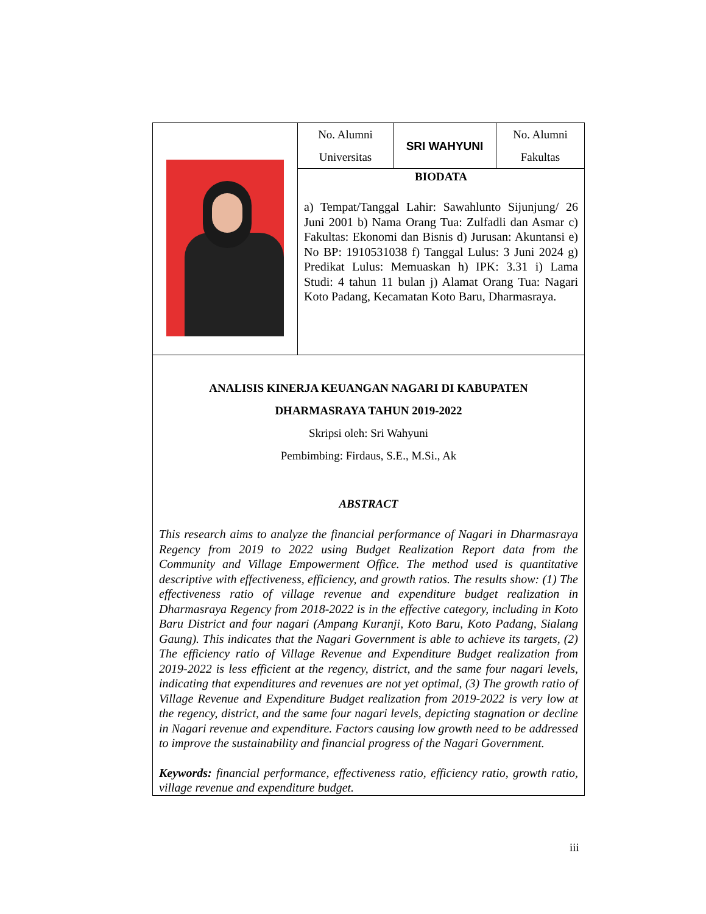| | No. Alumni Universitas | SRI WAHYUNI | No. Alumni Fakultas |
| | BIODATA a) Tempat/Tanggal Lahir: Sawahlunto Sijunjung/ 26 Juni 2001 b) Nama Orang Tua: Zulfadli dan Asmar c) Fakultas: Ekonomi dan Bisnis d) Jurusan: Akuntansi e) No BP: 1910531038 f) Tanggal Lulus: 3 Juni 2024 g) Predikat Lulus: Memuaskan h) IPK: 3.31 i) Lama Studi: 4 tahun 11 bulan j) Alamat Orang Tua: Nagari Koto Padang, Kecamatan Koto Baru, Dharmasraya. | | |
| ANALISIS KINERJA KEUANGAN NAGARI DI KABUPATEN DHARMASRAYA TAHUN 2019-2022 Skripsi oleh: Sri Wahyuni Pembimbing: Firdaus, S.E., M.Si., Ak ABSTRACT This research aims to analyze the financial performance of Nagari in Dharmasraya Regency from 2019 to 2022 using Budget Realization Report data from the Community and Village Empowerment Office. The method used is quantitative descriptive with effectiveness, efficiency, and growth ratios. The results show: (1) The effectiveness ratio of village revenue and expenditure budget realization in Dharmasraya Regency from 2018-2022 is in the effective category, including in Koto Baru District and four nagari (Ampang Kuranji, Koto Baru, Koto Padang, Sialang Gaung). This indicates that the Nagari Government is able to achieve its targets, (2) The efficiency ratio of Village Revenue and Expenditure Budget realization from 2019-2022 is less efficient at the regency, district, and the same four nagari levels, indicating that expenditures and revenues are not yet optimal, (3) The growth ratio of Village Revenue and Expenditure Budget realization from 2019-2022 is very low at the regency, district, and the same four nagari levels, depicting stagnation or decline in Nagari revenue and expenditure. Factors causing low growth need to be addressed to improve the sustainability and financial progress of the Nagari Government. Keywords: financial performance, effectiveness ratio, efficiency ratio, growth ratio, village revenue and expenditure budget. | | | |
iii